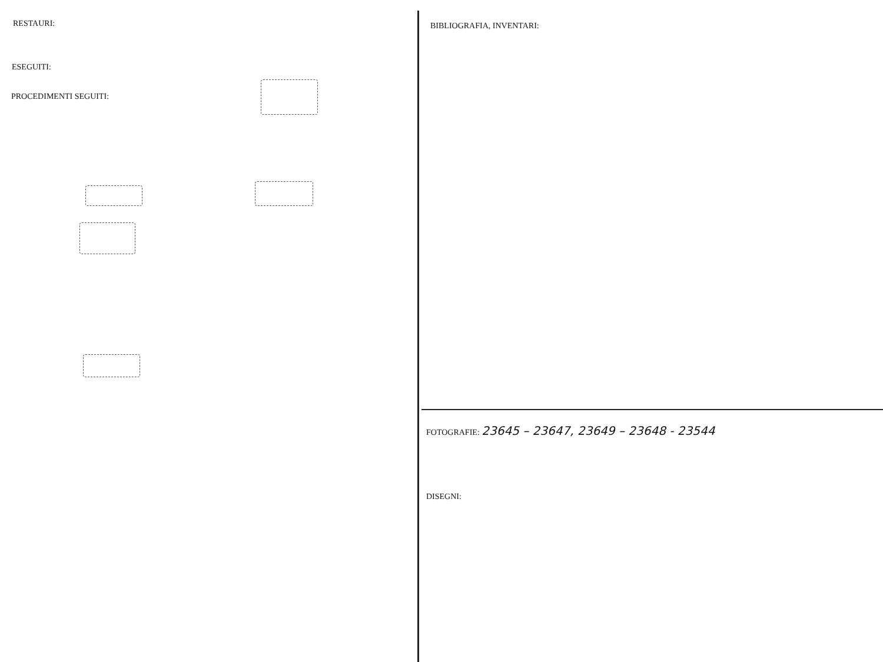RESTAURI:
ESEGUITI:
PROCEDIMENTI SEGUITI:
BIBLIOGRAFIA, INVENTARI:
FOTOGRAFIE: 23645 – 23647, 23649 – 23648 - 23544
DISEGNI: